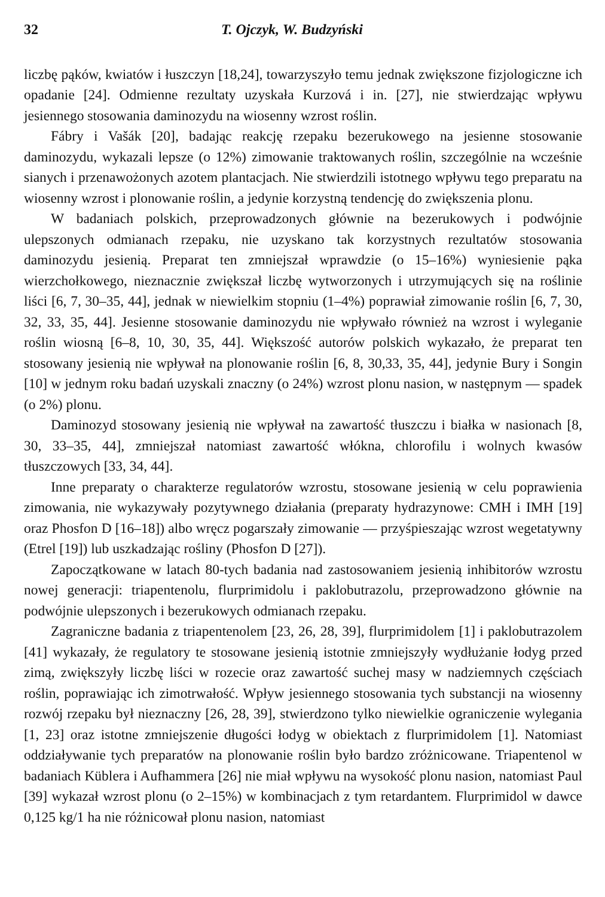32 T. Ojczyk, W. Budzyński
liczbę pąków, kwiatów i łuszczyn [18,24], towarzyszyło temu jednak zwiększone fizjologiczne ich opadanie [24]. Odmienne rezultaty uzyskała Kurzová i in. [27], nie stwierdzając wpływu jesiennego stosowania daminozydu na wiosenny wzrost roślin.
Fábry i Vašák [20], badając reakcję rzepaku bezerukowego na jesienne stosowanie daminozydu, wykazali lepsze (o 12%) zimowanie traktowanych roślin, szczególnie na wcześnie sianych i przenawożonych azotem plantacjach. Nie stwierdzili istotnego wpływu tego preparatu na wiosenny wzrost i plonowanie roślin, a jedynie korzystną tendencję do zwiększenia plonu.
W badaniach polskich, przeprowadzonych głównie na bezerukowych i podwójnie ulepszonych odmianach rzepaku, nie uzyskano tak korzystnych rezultatów stosowania daminozydu jesienią. Preparat ten zmniejszał wprawdzie (o 15–16%) wyniesienie pąka wierzchołkowego, nieznacznie zwiększał liczbę wytworzonych i utrzymujących się na roślinie liści [6, 7, 30–35, 44], jednak w niewielkim stopniu (1–4%) poprawiał zimowanie roślin [6, 7, 30, 32, 33, 35, 44]. Jesienne stosowanie daminozydu nie wpływało również na wzrost i wyleganie roślin wiosną [6–8, 10, 30, 35, 44]. Większość autorów polskich wykazało, że preparat ten stosowany jesienią nie wpływał na plonowanie roślin [6, 8, 30,33, 35, 44], jedynie Bury i Songin [10] w jednym roku badań uzyskali znaczny (o 24%) wzrost plonu nasion, w następnym — spadek (o 2%) plonu.
Daminozyd stosowany jesienią nie wpływał na zawartość tłuszczu i białka w nasionach [8, 30, 33–35, 44], zmniejszał natomiast zawartość włókna, chlorofilu i wolnych kwasów tłuszczowych [33, 34, 44].
Inne preparaty o charakterze regulatorów wzrostu, stosowane jesienią w celu poprawienia zimowania, nie wykazywały pozytywnego działania (preparaty hydrazynowe: CMH i IMH [19] oraz Phosfon D [16–18]) albo wręcz pogarszały zimowanie — przyśpieszając wzrost wegetatywny (Etrel [19]) lub uszkadzając rośliny (Phosfon D [27]).
Zapoczątkowane w latach 80-tych badania nad zastosowaniem jesienią inhibitorów wzrostu nowej generacji: triapentenolu, flurprimidolu i paklobutrazolu, przeprowadzono głównie na podwójnie ulepszonych i bezerukowych odmianach rzepaku.
Zagraniczne badania z triapentenolem [23, 26, 28, 39], flurprimidolem [1] i paklobutrazolem [41] wykazały, że regulatory te stosowane jesienią istotnie zmniejszyły wydłużanie łodyg przed zimą, zwiększyły liczbę liści w rozecie oraz zawartość suchej masy w nadziemnych częściach roślin, poprawiając ich zimotrwałość. Wpływ jesiennego stosowania tych substancji na wiosenny rozwój rzepaku był nieznaczny [26, 28, 39], stwierdzono tylko niewielkie ograniczenie wylegania [1, 23] oraz istotne zmniejszenie długości łodyg w obiektach z flurprimidolem [1]. Natomiast oddziaływanie tych preparatów na plonowanie roślin było bardzo zróżnicowane. Triapentenol w badaniach Küblera i Aufhammera [26] nie miał wpływu na wysokość plonu nasion, natomiast Paul [39] wykazał wzrost plonu (o 2–15%) w kombinacjach z tym retardantem. Flurprimidol w dawce 0,125 kg/1 ha nie różnicował plonu nasion, natomiast